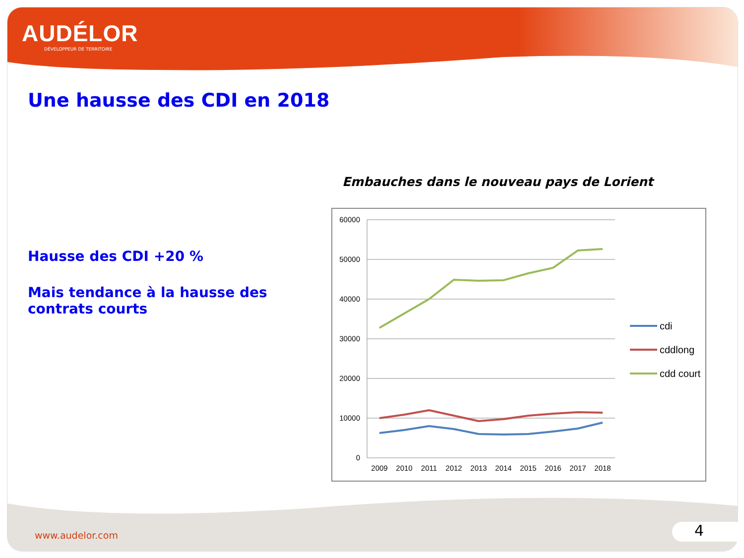AUDÉLOR
DÉVELOPPEUR DE TERRITOIRE
Une hausse des CDI en 2018
Hausse des CDI +20 %
Mais tendance à la hausse des contrats courts
Embauches dans le nouveau pays de Lorient
60000
50000
40000
30000
20000
10000
0
2009
2010
2011
2012
2013
2014
2015
2016
2017
2018
cdi
cddlong
cdd court
www.audelor.com 4